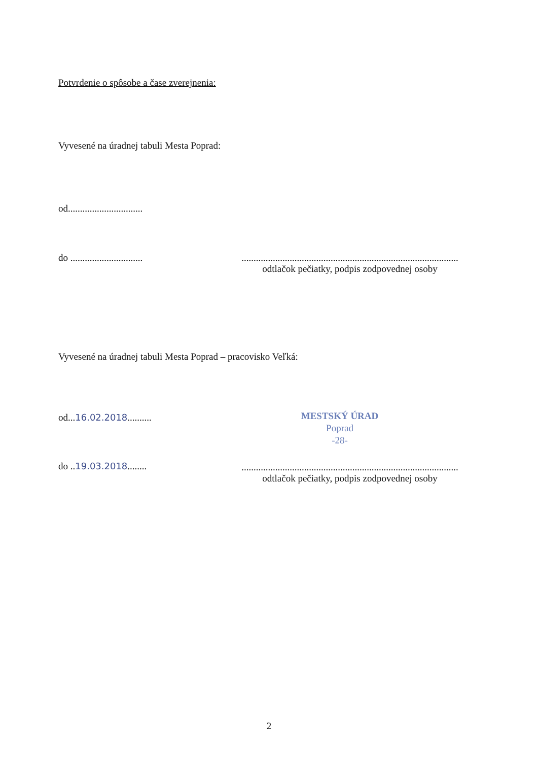Potvrdenie o spôsobe a čase zverejnenia:
Vyvesené na úradnej tabuli Mesta Poprad:
od...............................
do ..............................
..........................................................................................
odtlačok pečiatky, podpis zodpovednej osoby
Vyvesené na úradnej tabuli Mesta Poprad – pracovisko Veľká:
od...16.02.2018..........
MESTSKÝ ÚRAD
Poprad
-28-
do ..19.03.2018........
..........................................................................................
odtlačok pečiatky, podpis zodpovednej osoby
2